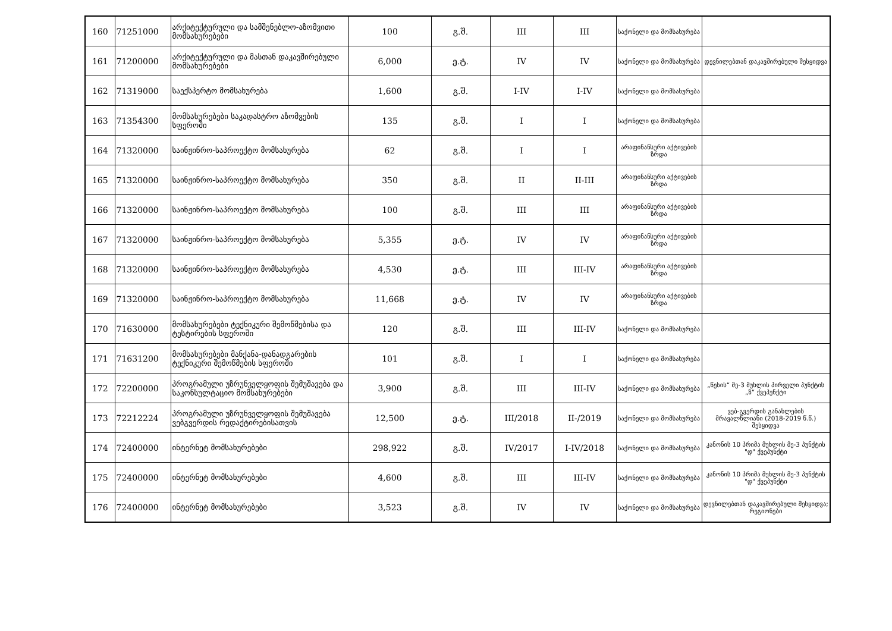| 160 | 71251000 | არქიტექტურული და სამშენებლო-აზომვითი მომსახურებები | 100 | გ.შ. | III | III | საქონელი და მომსახურება | |
| 161 | 71200000 | არქიტექტურული და მასთან დაკავშირებული მომსახურებები | 6,000 | ე.ტ. | IV | IV | საქონელი და მომსახურება | დევნილებთან დაკავშირებული შესყიდვა |
| 162 | 71319000 | საექსპერტო მომსახურება | 1,600 | გ.შ. | I-IV | I-IV | საქონელი და მომსახურება | |
| 163 | 71354300 | მომსახურებები საკადასტრო აზომვების სფეროში | 135 | გ.შ. | I | I | საქონელი და მომსახურება | |
| 164 | 71320000 | საინჟინრო-საპროექტო მომსახურება | 62 | გ.შ. | I | I | არაფინანსური აქტივების ზრდა | |
| 165 | 71320000 | საინჟინრო-საპროექტო მომსახურება | 350 | გ.შ. | II | II-III | არაფინანსური აქტივების ზრდა | |
| 166 | 71320000 | საინჟინრო-საპროექტო მომსახურება | 100 | გ.შ. | III | III | არაფინანსური აქტივების ზრდა | |
| 167 | 71320000 | საინჟინრო-საპროექტო მომსახურება | 5,355 | ე.ტ. | IV | IV | არაფინანსური აქტივების ზრდა | |
| 168 | 71320000 | საინჟინრო-საპროექტო მომსახურება | 4,530 | ე.ტ. | III | III-IV | არაფინანსური აქტივების ზრდა | |
| 169 | 71320000 | საინჟინრო-საპროექტო მომსახურება | 11,668 | ე.ტ. | IV | IV | არაფინანსური აქტივების ზრდა | |
| 170 | 71630000 | მომსახურებები ტექნიკური შემოწმებისა და ტესტირების სფეროში | 120 | გ.შ. | III | III-IV | საქონელი და მომსახურება | |
| 171 | 71631200 | მომსახურებები მანქანა-დანადგარების ტექნიკური შემოწმების სფეროში | 101 | გ.შ. | I | I | საქონელი და მომსახურება | |
| 172 | 72200000 | პროგრამული უზრუნველყოფის შემუშავება და საკონსულტაციო მომსახურებები | 3,900 | გ.შ. | III | III-IV | საქონელი და მომსახურება | „წესის“ მე-3 მუხლის პირველი პუნქტის „ზ“ ქვეპუნქტი |
| 173 | 72212224 | პროგრამული უზრუნველყოფის შემუშავება ვებგვერდის რედაქტირებისათვის | 12,500 | ე.ტ. | III/2018 | II-/2019 | საქონელი და მომსახურება | ვებ-გვერდის განახლების მრავალწლიანი (2018-2019 წ.წ.) შესყიდვა |
| 174 | 72400000 | ინტერნეტ მომსახურებები | 298,922 | გ.შ. | IV/2017 | I-IV/2018 | საქონელი და მომსახურება | კანონის 10 პრიმა მუხლის მე-3 პუნქტის "დ" ქვეპუნქტი |
| 175 | 72400000 | ინტერნეტ მომსახურებები | 4,600 | გ.შ. | III | III-IV | საქონელი და მომსახურება | კანონის 10 პრიმა მუხლის მე-3 პუნქტის "დ" ქვეპუნქტი |
| 176 | 72400000 | ინტერნეტ მომსახურებები | 3,523 | გ.შ. | IV | IV | საქონელი და მომსახურება | დევნილებთან დაკავშირებული შესყიდვა; რეგიონები |